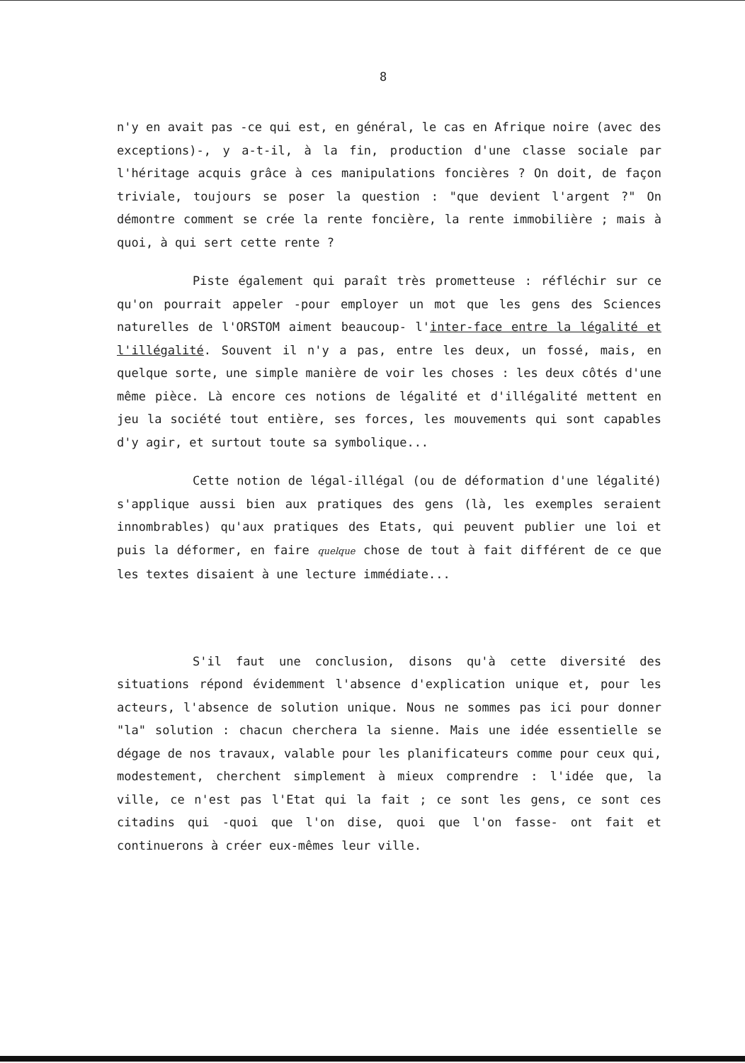8
n'y en avait pas -ce qui est, en général, le cas en Afrique noire (avec des exceptions)-, y a-t-il, à la fin, production d'une classe sociale par l'héritage acquis grâce à ces manipulations foncières ? On doit, de façon triviale, toujours se poser la question : "que devient l'argent ?" On démontre comment se crée la rente foncière, la rente immobilière ; mais à quoi, à qui sert cette rente ?
Piste également qui paraît très prometteuse : réfléchir sur ce qu'on pourrait appeler -pour employer un mot que les gens des Sciences naturelles de l'ORSTOM aiment beaucoup- l'inter-face entre la légalité et l'illégalité. Souvent il n'y a pas, entre les deux, un fossé, mais, en quelque sorte, une simple manière de voir les choses : les deux côtés d'une même pièce. Là encore ces notions de légalité et d'illégalité mettent en jeu la société tout entière, ses forces, les mouvements qui sont capables d'y agir, et surtout toute sa symbolique...
Cette notion de légal-illégal (ou de déformation d'une légalité) s'applique aussi bien aux pratiques des gens (là, les exemples seraient innombrables) qu'aux pratiques des Etats, qui peuvent publier une loi et puis la déformer, en faire quelque chose de tout à fait différent de ce que les textes disaient à une lecture immédiate...
S'il faut une conclusion, disons qu'à cette diversité des situations répond évidemment l'absence d'explication unique et, pour les acteurs, l'absence de solution unique. Nous ne sommes pas ici pour donner "la" solution : chacun cherchera la sienne. Mais une idée essentielle se dégage de nos travaux, valable pour les planificateurs comme pour ceux qui, modestement, cherchent simplement à mieux comprendre : l'idée que, la ville, ce n'est pas l'Etat qui la fait ; ce sont les gens, ce sont ces citadins qui -quoi que l'on dise, quoi que l'on fasse- ont fait et continuerons à créer eux-mêmes leur ville.